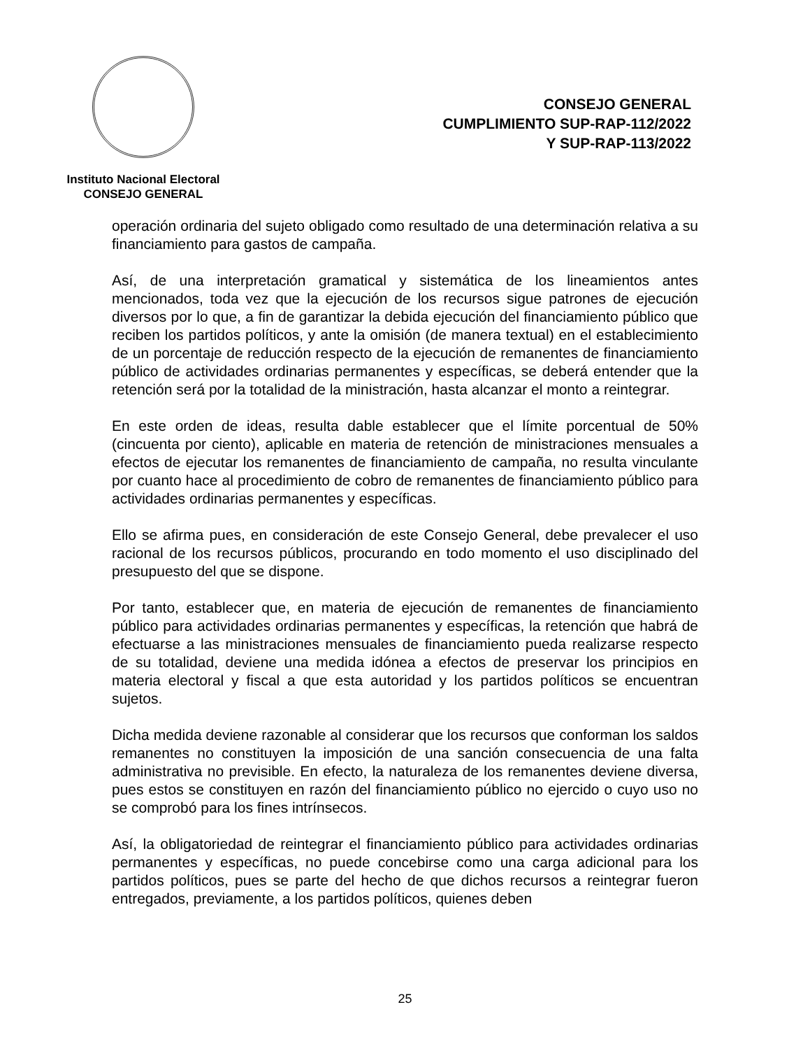Instituto Nacional Electoral
CONSEJO GENERAL
CONSEJO GENERAL
CUMPLIMIENTO SUP-RAP-112/2022
Y SUP-RAP-113/2022
operación ordinaria del sujeto obligado como resultado de una determinación relativa a su financiamiento para gastos de campaña.
Así, de una interpretación gramatical y sistemática de los lineamientos antes mencionados, toda vez que la ejecución de los recursos sigue patrones de ejecución diversos por lo que, a fin de garantizar la debida ejecución del financiamiento público que reciben los partidos políticos, y ante la omisión (de manera textual) en el establecimiento de un porcentaje de reducción respecto de la ejecución de remanentes de financiamiento público de actividades ordinarias permanentes y específicas, se deberá entender que la retención será por la totalidad de la ministración, hasta alcanzar el monto a reintegrar.
En este orden de ideas, resulta dable establecer que el límite porcentual de 50% (cincuenta por ciento), aplicable en materia de retención de ministraciones mensuales a efectos de ejecutar los remanentes de financiamiento de campaña, no resulta vinculante por cuanto hace al procedimiento de cobro de remanentes de financiamiento público para actividades ordinarias permanentes y específicas.
Ello se afirma pues, en consideración de este Consejo General, debe prevalecer el uso racional de los recursos públicos, procurando en todo momento el uso disciplinado del presupuesto del que se dispone.
Por tanto, establecer que, en materia de ejecución de remanentes de financiamiento público para actividades ordinarias permanentes y específicas, la retención que habrá de efectuarse a las ministraciones mensuales de financiamiento pueda realizarse respecto de su totalidad, deviene una medida idónea a efectos de preservar los principios en materia electoral y fiscal a que esta autoridad y los partidos políticos se encuentran sujetos.
Dicha medida deviene razonable al considerar que los recursos que conforman los saldos remanentes no constituyen la imposición de una sanción consecuencia de una falta administrativa no previsible. En efecto, la naturaleza de los remanentes deviene diversa, pues estos se constituyen en razón del financiamiento público no ejercido o cuyo uso no se comprobó para los fines intrínsecos.
Así, la obligatoriedad de reintegrar el financiamiento público para actividades ordinarias permanentes y específicas, no puede concebirse como una carga adicional para los partidos políticos, pues se parte del hecho de que dichos recursos a reintegrar fueron entregados, previamente, a los partidos políticos, quienes deben
25